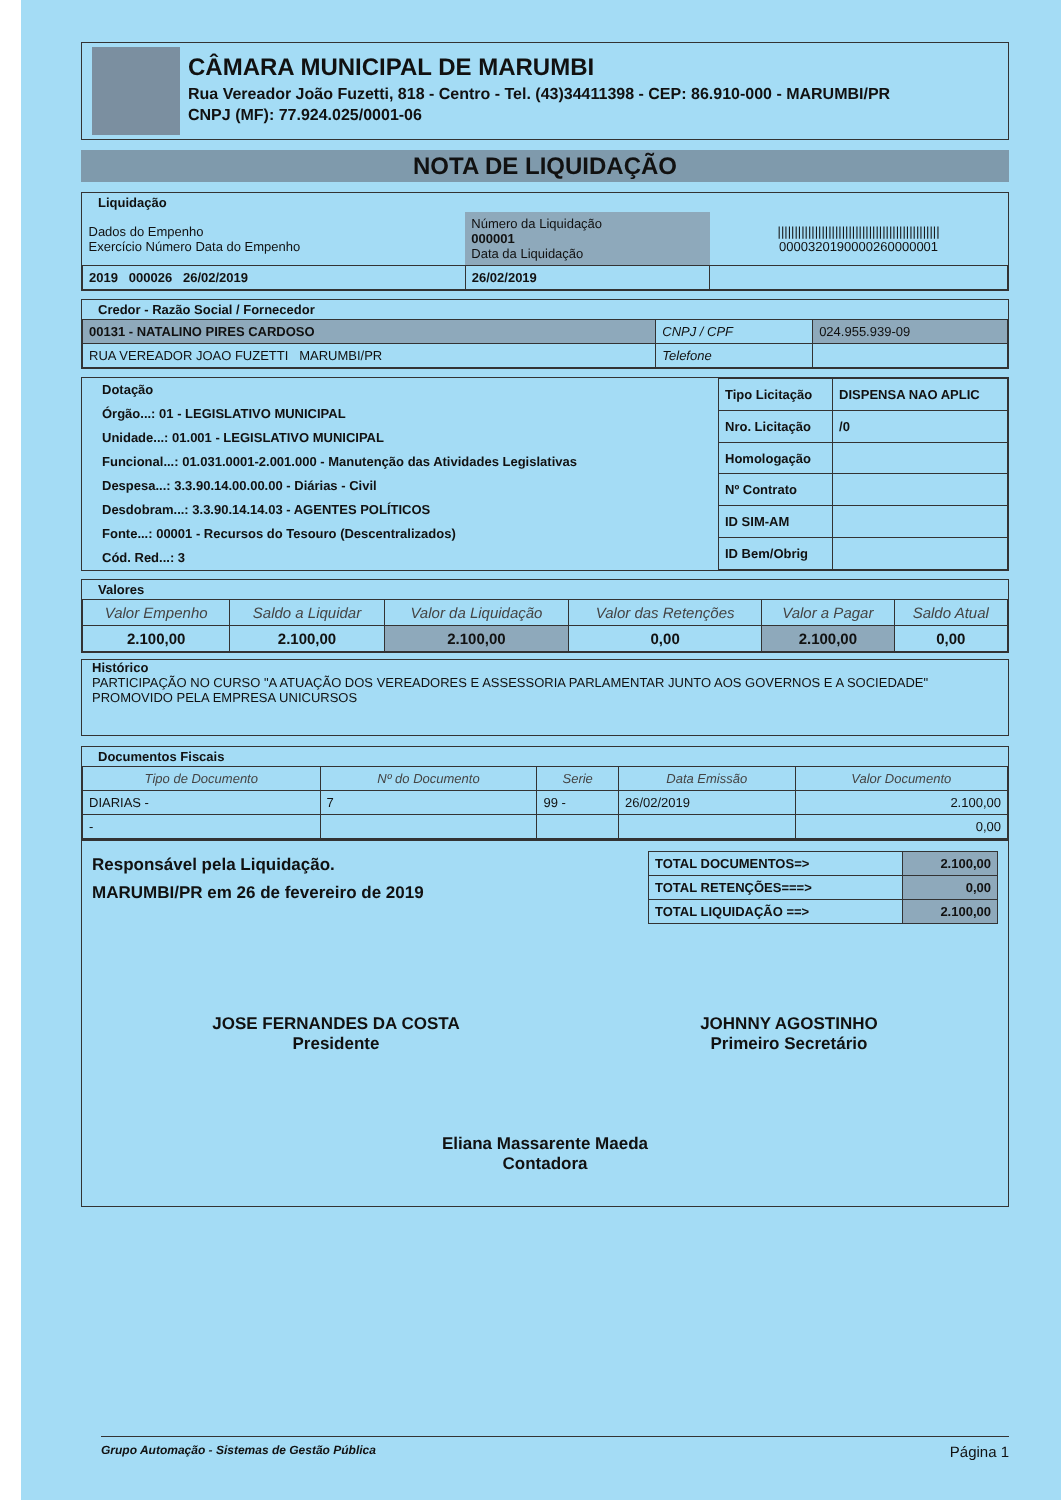CÂMARA MUNICIPAL DE MARUMBI
Rua Vereador João Fuzetti, 818 - Centro - Tel. (43)34411398 - CEP: 86.910-000 - MARUMBI/PR
CNPJ (MF): 77.924.025/0001-06
NOTA DE LIQUIDAÇÃO
Liquidação
| Dados do Empenho Exercício Número Data do Empenho | Número da Liquidação 000001 Data da Liquidação | //////////////////////////////////////////////// 0000320190000260000001 |
| 2019 000026 26/02/2019 | 26/02/2019 | |
Credor - Razão Social / Fornecedor
| 00131 - NATALINO PIRES CARDOSO | CNPJ / CPF | 024.955.939-09 |
| RUA VEREADOR JOAO FUZETTI MARUMBI/PR | Telefone | |
Dotação
Órgão...: 01 - LEGISLATIVO MUNICIPAL
Unidade...: 01.001 - LEGISLATIVO MUNICIPAL
Funcional...: 01.031.0001-2.001.000 - Manutenção das Atividades Legislativas
Despesa...: 3.3.90.14.00.00.00 - Diárias - Civil
Desdobram...: 3.3.90.14.14.03 - AGENTES POLÍTICOS
Fonte...: 00001 - Recursos do Tesouro (Descentralizados)
Cód. Red...: 3
| Tipo Licitação | DISPENSA NAO APLIC |
| Nro. Licitação | /0 |
| Homologação | |
| Nº Contrato | |
| ID SIM-AM | |
| ID Bem/Obrig | |
Valores
| Valor Empenho | Saldo a Liquidar | Valor da Liquidação | Valor das Retenções | Valor a Pagar | Saldo Atual |
| --- | --- | --- | --- | --- | --- |
| 2.100,00 | 2.100,00 | 2.100,00 | 0,00 | 2.100,00 | 0,00 |
Histórico
PARTICIPAÇÃO NO CURSO "A ATUAÇÃO DOS VEREADORES E ASSESSORIA PARLAMENTAR JUNTO AOS GOVERNOS E A SOCIEDADE" PROMOVIDO PELA EMPRESA UNICURSOS
Documentos Fiscais
| Tipo de Documento | Nº do Documento | Serie | Data Emissão | Valor Documento |
| --- | --- | --- | --- | --- |
| DIARIAS - | 7 | 99 - | 26/02/2019 | 2.100,00 |
| - | | | | 0,00 |
Responsável pela Liquidação.
MARUMBI/PR em 26 de fevereiro de 2019
| TOTAL DOCUMENTOS=> | 2.100,00 |
| TOTAL RETENÇÕES===> | 0,00 |
| TOTAL LIQUIDAÇÃO ==> | 2.100,00 |
JOSE FERNANDES DA COSTA
Presidente
JOHNNY AGOSTINHO
Primeiro Secretário
Eliana Massarente Maeda
Contadora
Grupo Automação - Sistemas de Gestão Pública Página 1